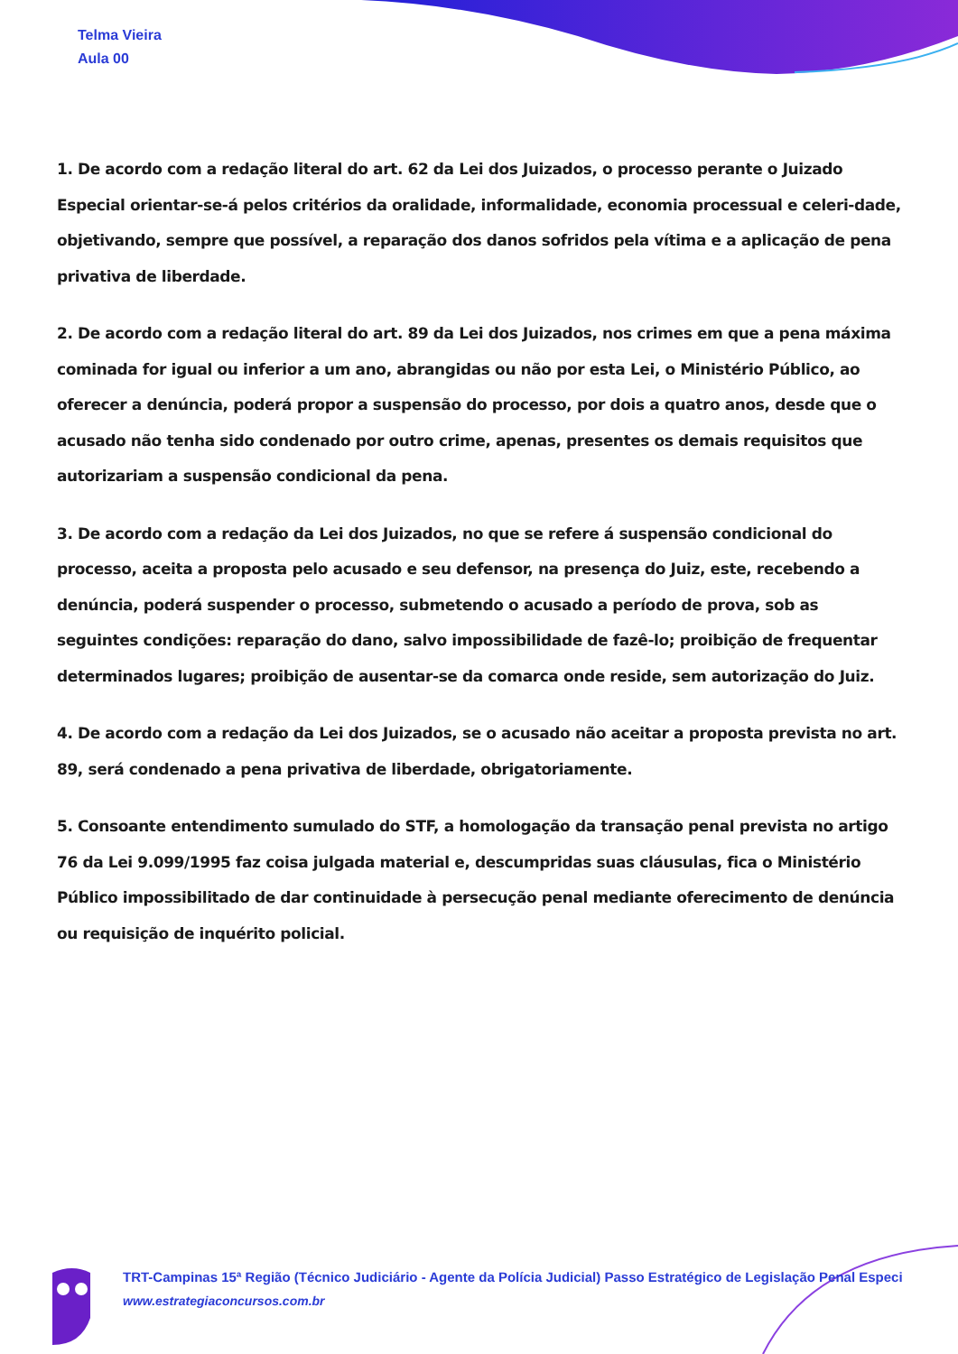Telma Vieira
Aula 00
1. De acordo com a redação literal do art. 62 da Lei dos Juizados, o processo perante o Juizado Especial orientar-se-á pelos critérios da oralidade, informalidade, economia processual e celeri-dade, objetivando, sempre que possível, a reparação dos danos sofridos pela vítima e a aplicação de pena privativa de liberdade.
2. De acordo com a redação literal do art. 89 da Lei dos Juizados, nos crimes em que a pena máxima cominada for igual ou inferior a um ano, abrangidas ou não por esta Lei, o Ministério Público, ao oferecer a denúncia, poderá propor a suspensão do processo, por dois a quatro anos, desde que o acusado não tenha sido condenado por outro crime, apenas, presentes os demais requisitos que autorizariam a suspensão condicional da pena.
3. De acordo com a redação da Lei dos Juizados, no que se refere á suspensão condicional do processo, aceita a proposta pelo acusado e seu defensor, na presença do Juiz, este, recebendo a denúncia, poderá suspender o processo, submetendo o acusado a período de prova, sob as seguintes condições: reparação do dano, salvo impossibilidade de fazê-lo; proibição de frequentar determinados lugares; proibição de ausentar-se da comarca onde reside, sem autorização do Juiz.
4. De acordo com a redação da Lei dos Juizados, se o acusado não aceitar a proposta prevista no art. 89, será condenado a pena privativa de liberdade, obrigatoriamente.
5. Consoante entendimento sumulado do STF, a homologação da transação penal prevista no artigo 76 da Lei 9.099/1995 faz coisa julgada material e, descumpridas suas cláusulas, fica o Ministério Público impossibilitado de dar continuidade à persecução penal mediante oferecimento de denúncia ou requisição de inquérito policial.
TRT-Campinas 15ª Região (Técnico Judiciário - Agente da Polícia Judicial) Passo Estratégico de Legislação Penal Especi
www.estrategiaconcursos.com.br